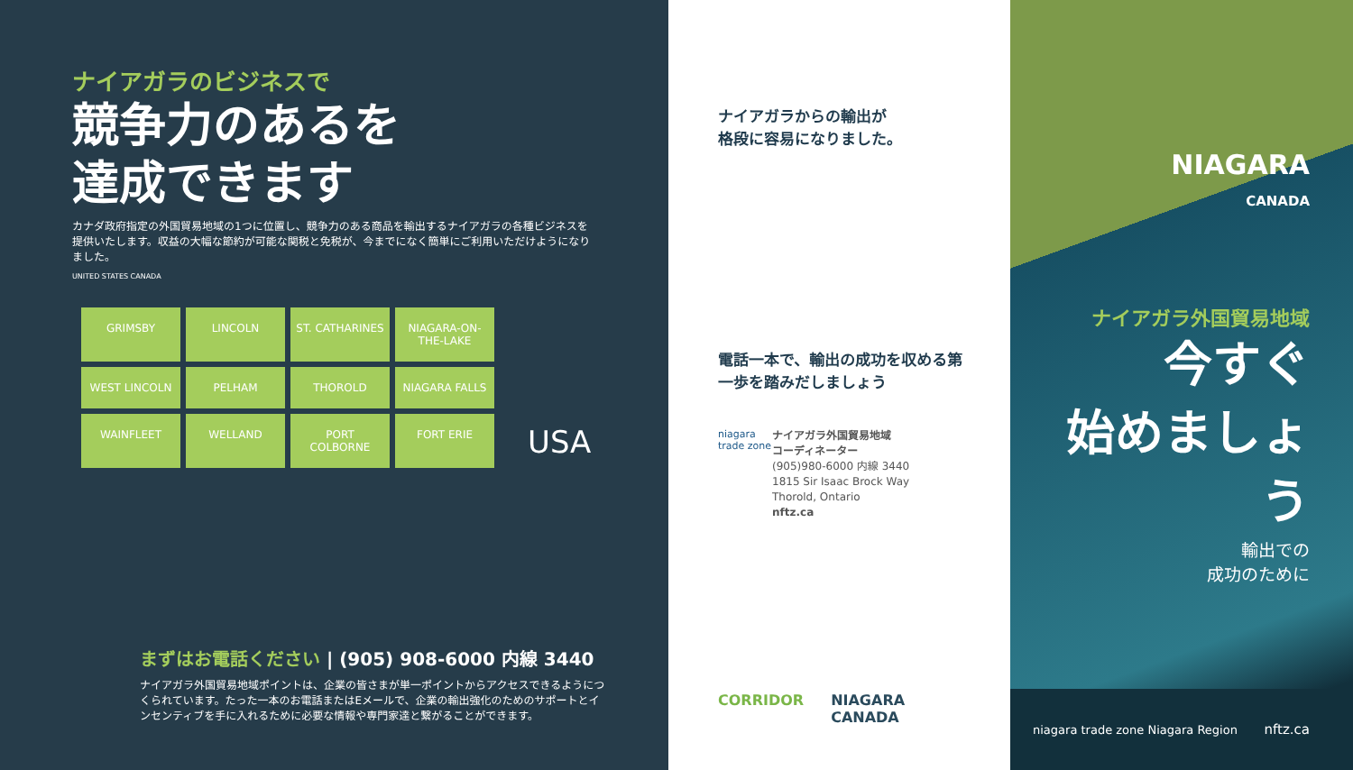ナイアガラのビジネスで
競争力のあるを
達成できます
カナダ政府指定の外国貿易地域の1つに位置し、競争力のある商品を輸出するナイアガラの各種ビジネスを提供いたします。収益の大幅な節約が可能な関税と免税が、今までになく簡単にご利用いただけようになりました。
UNITED STATES CANADA
GRIMSBY
LINCOLN
ST. CATHARINES
NIAGARA-ON-THE-LAKE
WEST LINCOLN
PELHAM
THOROLD
NIAGARA FALLS
WAINFLEET
WELLAND
PORT COLBORNE
FORT ERIE
USA
まずはお電話ください | (905) 908-6000 内線 3440
ナイアガラ外国貿易地域ポイントは、企業の皆さまが単一ポイントからアクセスできるようにつくられています。たった一本のお電話またはEメールで、企業の輸出強化のためのサポートとインセンティブを手に入れるために必要な情報や専門家達と繋がることができます。
ナイアガラからの輸出が
格段に容易になりました。
電話一本で、輸出の成功を収める第一歩を踏みだしましょう
niagara
trade zone
ナイアガラ外国貿易地域
コーディネーター
(905)980-6000 内線 3440
1815 Sir Isaac Brock Way
Thorold, Ontario
nftz.ca
CORRIDOR NIAGARA CANADA
NIAGARA
CANADA
ナイアガラ外国貿易地域
今すぐ
始めましょう
輸出での
成功のために
niagara trade zone Niagara Region nftz.ca